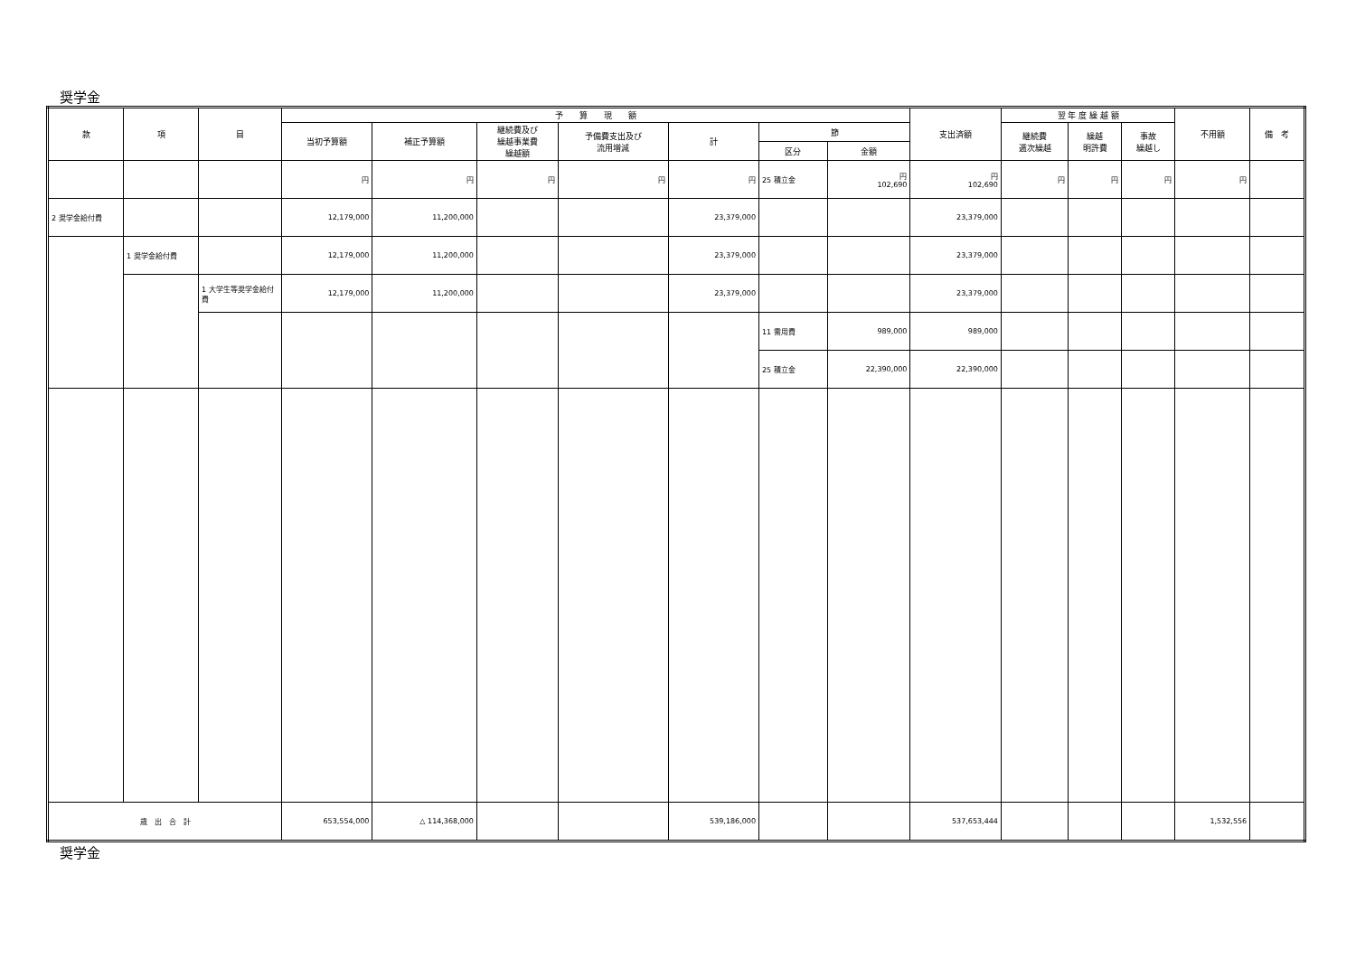奨学金
| 款 | 項 | 目 | 予 算 現 額 | | | | | | | 支出済額 | 翌 年 度 繰 越 額 | | | 不用額 | 備 考 |
| --- | --- | --- | --- | --- | --- | --- | --- | --- | --- | --- | --- | --- | --- | --- | --- |
| | | | 当初予算額 | 補正予算額 | 継続費及び 繰越事業費 繰越額 | 予備費支出及び 流用増減 | 計 | 節 | | | 継続費 逓次繰越 | 繰越 明許費 | 事故 繰越し | | |
| | | | | | | | | 区分 | 金額 | | | | | | |
| | | | 円 | 円 | 円 | 円 | 円 | 25 積立金 | 円 102,690 | 円 102,690 | 円 | 円 | 円 | 円 | |
| 2 奨学金給付費 | | | 12,179,000 | 11,200,000 | | | 23,379,000 | | | 23,379,000 | | | | | |
| | 1 奨学金給付費 | | 12,179,000 | 11,200,000 | | | 23,379,000 | | | 23,379,000 | | | | | |
| | | 1 大学生等奨学金給付費 | 12,179,000 | 11,200,000 | | | 23,379,000 | | | 23,379,000 | | | | | |
| | | | | | | | | 11 需用費 | 989,000 | 989,000 | | | | | |
| | | | | | | | | 25 積立金 | 22,390,000 | 22,390,000 | | | | | |
| 歳 出 合 計 | | | 653,554,000 | △ 114,368,000 | | | 539,186,000 | | | 537,653,444 | | | | 1,532,556 | |
奨学金